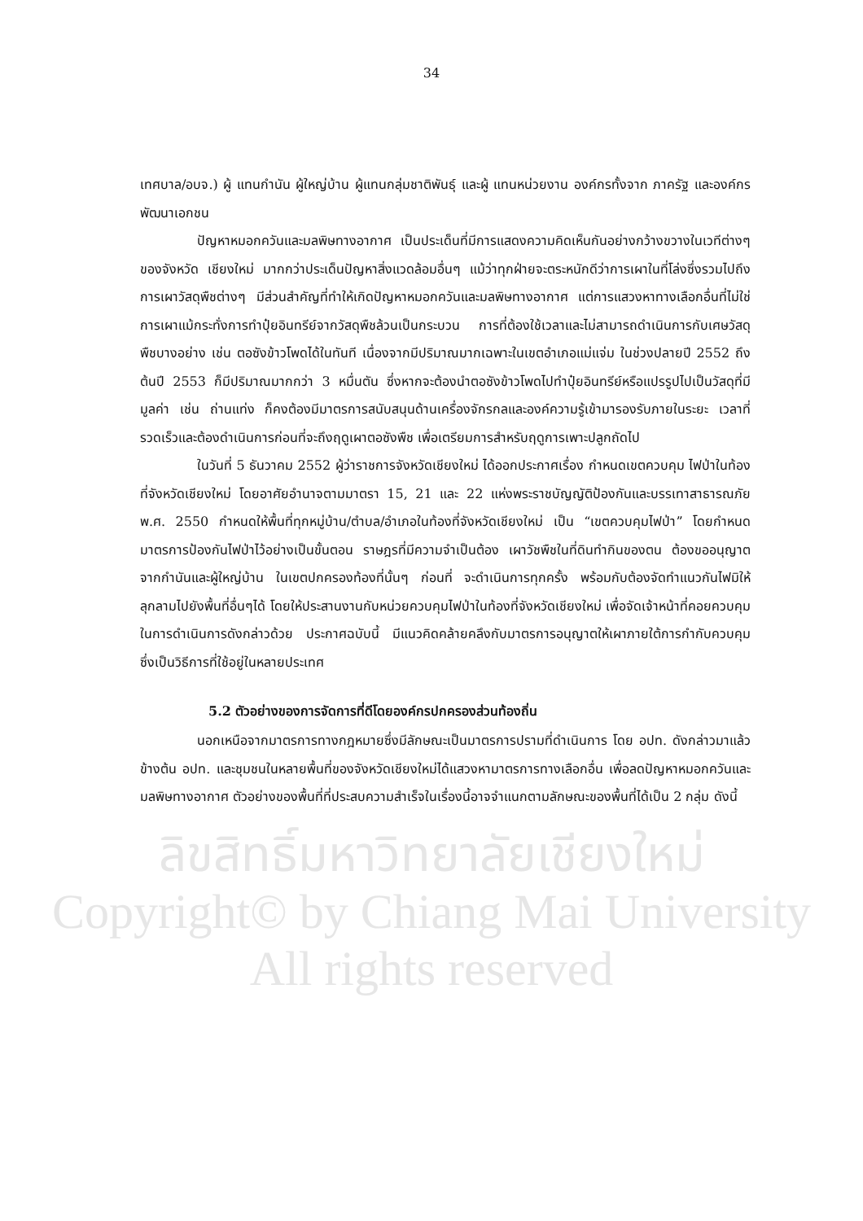34
เทศบาล/อบจ.) ผู้ แทนกำนัน ผู้ใหญ่บ้าน ผู้แทนกลุ่มชาติพันธุ์ และผู้ แทนหน่วยงาน องค์กรทั้งจาก ภาครัฐ และองค์กรพัฒนาเอกชน
ปัญหาหมอกควันและมลพิษทางอากาศ เป็นประเด็นที่มีการแสดงความคิดเห็นกันอย่างกว้างขวางในเวทีต่างๆ ของจังหวัด เชียงใหม่ มากกว่าประเด็นปัญหาสิ่งแวดล้อมอื่นๆ แม้ว่าทุกฝ่ายจะตระหนักดีว่าการเผาในที่โล่งซึ่งรวมไปถึงการเผาวัสดุพืชต่างๆ มีส่วนสำคัญที่ทำให้เกิดปัญหาหมอกควันและมลพิษทางอากาศ แต่การแสวงหาทางเลือกอื่นที่ไม่ใช่การเผาแม้กระทั่งการทำปุ๋ยอินทรีย์จากวัสดุพืชล้วนเป็นกระบวน การที่ต้องใช้เวลาและไม่สามารถดำเนินการกับเศษวัสดุพืชบางอย่าง เช่น ตอซังข้าวโพดได้ในทันที เนื่องจากมีปริมาณมากเฉพาะในเขตอำเภอแม่แจ่ม ในช่วงปลายปี 2552 ถึงต้นปี 2553 ก็มีปริมาณมากกว่า 3 หมื่นตัน ซึ่งหากจะต้องนำตอซังข้าวโพดไปทำปุ๋ยอินทรีย์หรือแปรรูปไปเป็นวัสดุที่มีมูลค่า เช่น ถ่านแท่ง ก็คงต้องมีมาตรการสนับสนุนด้านเครื่องจักรกลและองค์ความรู้เข้ามารองรับภายในระยะ เวลาที่รวดเร็วและต้องดำเนินการก่อนที่จะถึงฤดูเผาตอซังพืช เพื่อเตรียมการสำหรับฤดูการเพาะปลูกถัดไป
ในวันที่ 5 ธันวาคม 2552 ผู้ว่าราชการจังหวัดเชียงใหม่ ได้ออกประกาศเรื่อง กำหนดเขตควบคุม ไฟป่าในท้องที่จังหวัดเชียงใหม่ โดยอาศัยอำนาจตามมาตรา 15, 21 และ 22 แห่งพระราชบัญญัติป้องกันและบรรเทาสาธารณภัย พ.ศ. 2550 กำหนดให้พื้นที่ทุกหมู่บ้าน/ตำบล/อำเภอในท้องที่จังหวัดเชียงใหม่ เป็น “เขตควบคุมไฟป่า” โดยกำหนดมาตรการป้องกันไฟป่าไว้อย่างเป็นขั้นตอน ราษฎรที่มีความจำเป็นต้อง เผาวัชพืชในที่ดินทำกินของตน ต้องขออนุญาตจากกำนันและผู้ใหญ่บ้าน ในเขตปกครองท้องที่นั้นๆ ก่อนที่ จะดำเนินการทุกครั้ง พร้อมกับต้องจัดทำแนวกันไฟมิให้ลุกลามไปยังพื้นที่อื่นๆได้ โดยให้ประสานงานกับหน่วยควบคุมไฟป่าในท้องที่จังหวัดเชียงใหม่ เพื่อจัดเจ้าหน้าที่คอยควบคุมในการดำเนินการดังกล่าวด้วย ประกาศฉบับนี้ มีแนวคิดคล้ายคลึงกับมาตรการอนุญาตให้เผาภายใต้การกำกับควบคุม ซึ่งเป็นวิธีการที่ใช้อยู่ในหลายประเทศ
5.2 ตัวอย่างของการจัดการที่ดีโดยองค์กรปกครองส่วนท้องถิ่น
นอกเหนือจากมาตรการทางกฎหมายซึ่งมีลักษณะเป็นมาตรการปรามที่ดำเนินการ โดย อปท. ดังกล่าวมาแล้วข้างต้น อปท. และชุมชนในหลายพื้นที่ของจังหวัดเชียงใหม่ได้แสวงหามาตรการทางเลือกอื่น เพื่อลดปัญหาหมอกควันและมลพิษทางอากาศ ตัวอย่างของพื้นที่ที่ประสบความสำเร็จในเรื่องนี้อาจจำแนกตามลักษณะของพื้นที่ได้เป็น 2 กลุ่ม ดังนี้
ลิขสิทธิ์มหาวิทยาลัยเชียงใหม่
Copyright© by Chiang Mai University
All rights reserved